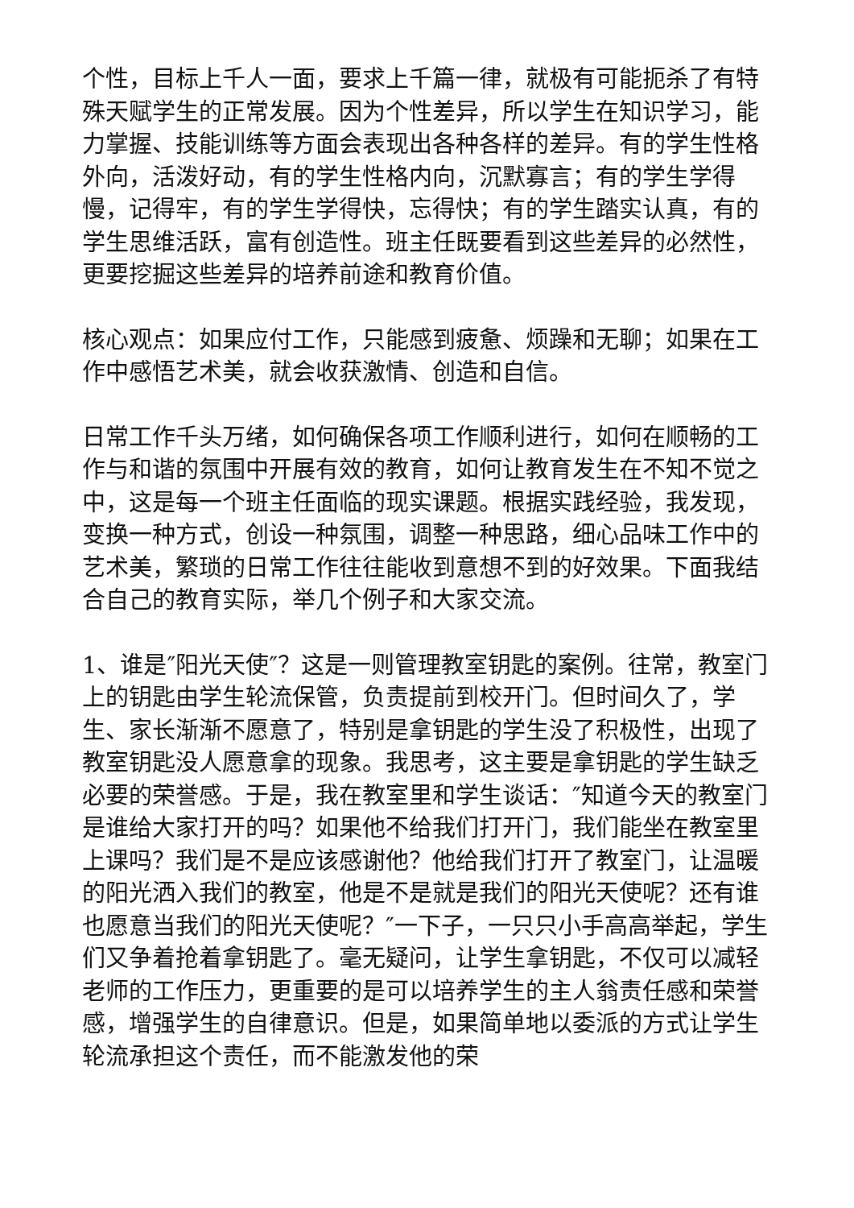个性，目标上千人一面，要求上千篇一律，就极有可能扼杀了有特殊天赋学生的正常发展。因为个性差异，所以学生在知识学习，能力掌握、技能训练等方面会表现出各种各样的差异。有的学生性格外向，活泼好动，有的学生性格内向，沉默寡言；有的学生学得慢，记得牢，有的学生学得快，忘得快；有的学生踏实认真，有的学生思维活跃，富有创造性。班主任既要看到这些差异的必然性，更要挖掘这些差异的培养前途和教育价值。
核心观点：如果应付工作，只能感到疲惫、烦躁和无聊；如果在工作中感悟艺术美，就会收获激情、创造和自信。
日常工作千头万绪，如何确保各项工作顺利进行，如何在顺畅的工作与和谐的氛围中开展有效的教育，如何让教育发生在不知不觉之中，这是每一个班主任面临的现实课题。根据实践经验，我发现，变换一种方式，创设一种氛围，调整一种思路，细心品味工作中的艺术美，繁琐的日常工作往往能收到意想不到的好效果。下面我结合自己的教育实际，举几个例子和大家交流。
1、谁是″阳光天使″？这是一则管理教室钥匙的案例。往常，教室门上的钥匙由学生轮流保管，负责提前到校开门。但时间久了，学生、家长渐渐不愿意了，特别是拿钥匙的学生没了积极性，出现了教室钥匙没人愿意拿的现象。我思考，这主要是拿钥匙的学生缺乏必要的荣誉感。于是，我在教室里和学生谈话：″知道今天的教室门是谁给大家打开的吗？如果他不给我们打开门，我们能坐在教室里上课吗？我们是不是应该感谢他？他给我们打开了教室门，让温暖的阳光洒入我们的教室，他是不是就是我们的阳光天使呢？还有谁也愿意当我们的阳光天使呢？″一下子，一只只小手高高举起，学生们又争着抢着拿钥匙了。毫无疑问，让学生拿钥匙，不仅可以减轻老师的工作压力，更重要的是可以培养学生的主人翁责任感和荣誉感，增强学生的自律意识。但是，如果简单地以委派的方式让学生轮流承担这个责任，而不能激发他的荣